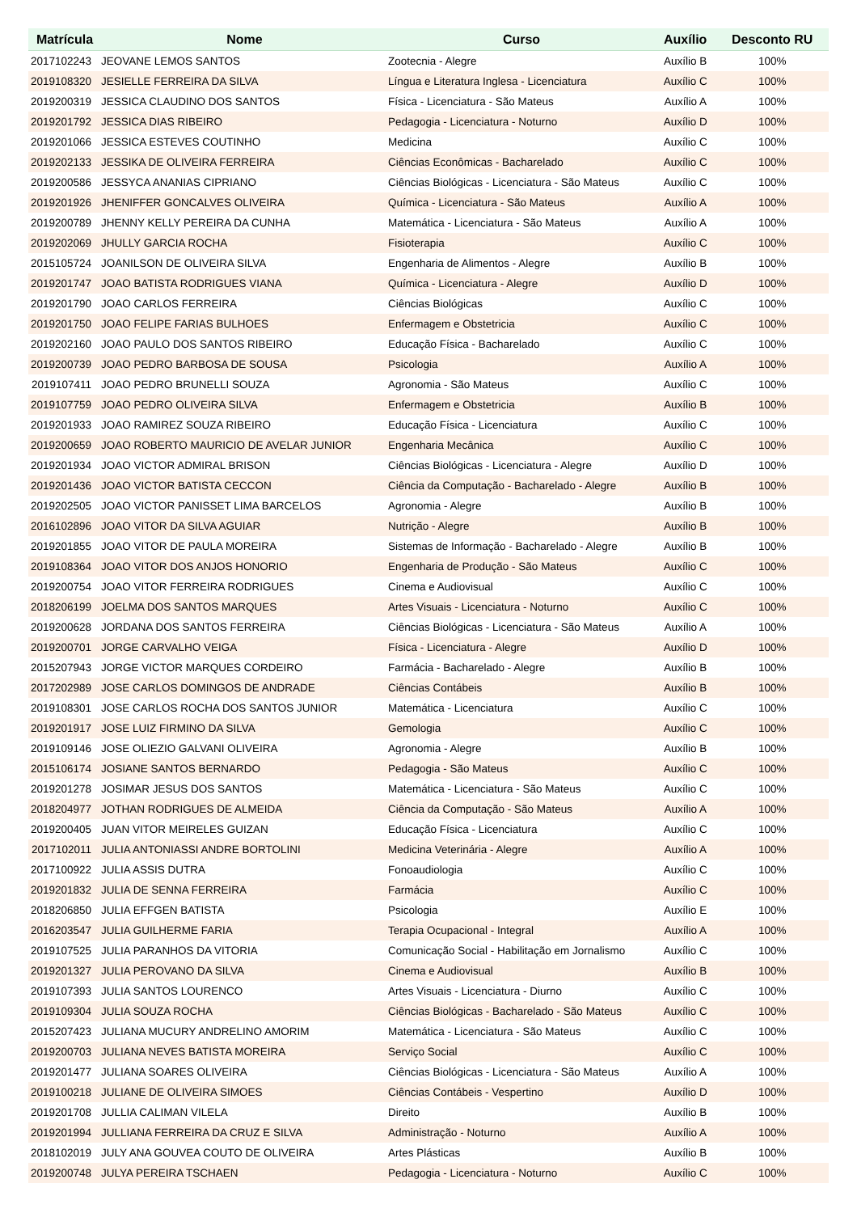| Matrícula | Nome | Curso | Auxílio | Desconto RU |
| --- | --- | --- | --- | --- |
| 2017102243 | JEOVANE LEMOS SANTOS | Zootecnia - Alegre | Auxílio B | 100% |
| 2019108320 | JESIELLE FERREIRA DA SILVA | Língua e Literatura Inglesa - Licenciatura | Auxílio C | 100% |
| 2019200319 | JESSICA CLAUDINO DOS SANTOS | Física - Licenciatura - São Mateus | Auxílio A | 100% |
| 2019201792 | JESSICA DIAS RIBEIRO | Pedagogia - Licenciatura - Noturno | Auxílio D | 100% |
| 2019201066 | JESSICA ESTEVES COUTINHO | Medicina | Auxílio C | 100% |
| 2019202133 | JESSIKA DE OLIVEIRA FERREIRA | Ciências Econômicas - Bacharelado | Auxílio C | 100% |
| 2019200586 | JESSYCA ANANIAS CIPRIANO | Ciências Biológicas - Licenciatura - São Mateus | Auxílio C | 100% |
| 2019201926 | JHENIFFER GONCALVES OLIVEIRA | Química - Licenciatura - São Mateus | Auxílio A | 100% |
| 2019200789 | JHENNY KELLY PEREIRA DA CUNHA | Matemática - Licenciatura - São Mateus | Auxílio A | 100% |
| 2019202069 | JHULLY GARCIA ROCHA | Fisioterapia | Auxílio C | 100% |
| 2015105724 | JOANILSON DE OLIVEIRA SILVA | Engenharia de Alimentos - Alegre | Auxílio B | 100% |
| 2019201747 | JOAO BATISTA RODRIGUES VIANA | Química - Licenciatura - Alegre | Auxílio D | 100% |
| 2019201790 | JOAO CARLOS FERREIRA | Ciências Biológicas | Auxílio C | 100% |
| 2019201750 | JOAO FELIPE FARIAS BULHOES | Enfermagem e Obstetricia | Auxílio C | 100% |
| 2019202160 | JOAO PAULO DOS SANTOS RIBEIRO | Educação Física - Bacharelado | Auxílio C | 100% |
| 2019200739 | JOAO PEDRO BARBOSA DE SOUSA | Psicologia | Auxílio A | 100% |
| 2019107411 | JOAO PEDRO BRUNELLI SOUZA | Agronomia - São Mateus | Auxílio C | 100% |
| 2019107759 | JOAO PEDRO OLIVEIRA SILVA | Enfermagem e Obstetricia | Auxílio B | 100% |
| 2019201933 | JOAO RAMIREZ SOUZA RIBEIRO | Educação Física - Licenciatura | Auxílio C | 100% |
| 2019200659 | JOAO ROBERTO MAURICIO DE AVELAR JUNIOR | Engenharia Mecânica | Auxílio C | 100% |
| 2019201934 | JOAO VICTOR ADMIRAL BRISON | Ciências Biológicas - Licenciatura - Alegre | Auxílio D | 100% |
| 2019201436 | JOAO VICTOR BATISTA CECCON | Ciência da Computação - Bacharelado - Alegre | Auxílio B | 100% |
| 2019202505 | JOAO VICTOR PANISSET LIMA BARCELOS | Agronomia - Alegre | Auxílio B | 100% |
| 2016102896 | JOAO VITOR DA SILVA AGUIAR | Nutrição - Alegre | Auxílio B | 100% |
| 2019201855 | JOAO VITOR DE PAULA MOREIRA | Sistemas de Informação - Bacharelado - Alegre | Auxílio B | 100% |
| 2019108364 | JOAO VITOR DOS ANJOS HONORIO | Engenharia de Produção - São Mateus | Auxílio C | 100% |
| 2019200754 | JOAO VITOR FERREIRA RODRIGUES | Cinema e Audiovisual | Auxílio C | 100% |
| 2018206199 | JOELMA DOS SANTOS MARQUES | Artes Visuais - Licenciatura - Noturno | Auxílio C | 100% |
| 2019200628 | JORDANA DOS SANTOS FERREIRA | Ciências Biológicas - Licenciatura - São Mateus | Auxílio A | 100% |
| 2019200701 | JORGE CARVALHO VEIGA | Física - Licenciatura - Alegre | Auxílio D | 100% |
| 2015207943 | JORGE VICTOR MARQUES CORDEIRO | Farmácia - Bacharelado - Alegre | Auxílio B | 100% |
| 2017202989 | JOSE CARLOS DOMINGOS DE ANDRADE | Ciências Contábeis | Auxílio B | 100% |
| 2019108301 | JOSE CARLOS ROCHA DOS SANTOS JUNIOR | Matemática - Licenciatura | Auxílio C | 100% |
| 2019201917 | JOSE LUIZ FIRMINO DA SILVA | Gemologia | Auxílio C | 100% |
| 2019109146 | JOSE OLIEZIO GALVANI OLIVEIRA | Agronomia - Alegre | Auxílio B | 100% |
| 2015106174 | JOSIANE SANTOS BERNARDO | Pedagogia - São Mateus | Auxílio C | 100% |
| 2019201278 | JOSIMAR JESUS DOS SANTOS | Matemática - Licenciatura - São Mateus | Auxílio C | 100% |
| 2018204977 | JOTHAN RODRIGUES DE ALMEIDA | Ciência da Computação - São Mateus | Auxílio A | 100% |
| 2019200405 | JUAN VITOR MEIRELES GUIZAN | Educação Física - Licenciatura | Auxílio C | 100% |
| 2017102011 | JULIA ANTONIASSI ANDRE BORTOLINI | Medicina Veterinária - Alegre | Auxílio A | 100% |
| 2017100922 | JULIA ASSIS DUTRA | Fonoaudiologia | Auxílio C | 100% |
| 2019201832 | JULIA DE SENNA FERREIRA | Farmácia | Auxílio C | 100% |
| 2018206850 | JULIA EFFGEN BATISTA | Psicologia | Auxílio E | 100% |
| 2016203547 | JULIA GUILHERME FARIA | Terapia Ocupacional - Integral | Auxílio A | 100% |
| 2019107525 | JULIA PARANHOS DA VITORIA | Comunicação Social - Habilitação em Jornalismo | Auxílio C | 100% |
| 2019201327 | JULIA PEROVANO DA SILVA | Cinema e Audiovisual | Auxílio B | 100% |
| 2019107393 | JULIA SANTOS LOURENCO | Artes Visuais - Licenciatura - Diurno | Auxílio C | 100% |
| 2019109304 | JULIA SOUZA ROCHA | Ciências Biológicas - Bacharelado - São Mateus | Auxílio C | 100% |
| 2015207423 | JULIANA MUCURY ANDRELINO AMORIM | Matemática - Licenciatura - São Mateus | Auxílio C | 100% |
| 2019200703 | JULIANA NEVES BATISTA MOREIRA | Serviço Social | Auxílio C | 100% |
| 2019201477 | JULIANA SOARES OLIVEIRA | Ciências Biológicas - Licenciatura - São Mateus | Auxílio A | 100% |
| 2019100218 | JULIANE DE OLIVEIRA SIMOES | Ciências Contábeis - Vespertino | Auxílio D | 100% |
| 2019201708 | JULLIA CALIMAN VILELA | Direito | Auxílio B | 100% |
| 2019201994 | JULLIANA FERREIRA DA CRUZ E SILVA | Administração - Noturno | Auxílio A | 100% |
| 2018102019 | JULY ANA GOUVEA COUTO DE OLIVEIRA | Artes Plásticas | Auxílio B | 100% |
| 2019200748 | JULYA PEREIRA TSCHAEN | Pedagogia - Licenciatura - Noturno | Auxílio C | 100% |